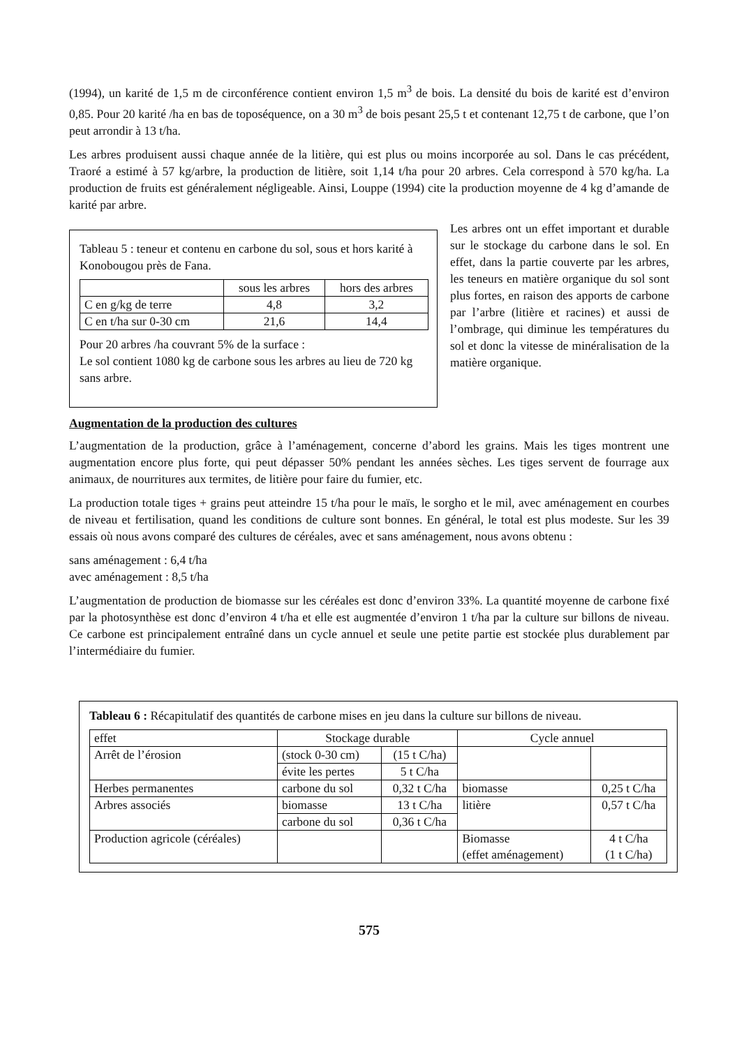(1994), un karité de 1,5 m de circonférence contient environ 1,5 m<sup>3</sup> de bois. La densité du bois de karité est d’environ 0,85. Pour 20 karité /ha en bas de toposéquence, on a 30 m<sup>3</sup> de bois pesant 25,5 t et contenant 12,75 t de carbone, que l’on peut arrondir à 13 t/ha.
Les arbres produisent aussi chaque année de la litière, qui est plus ou moins incorporée au sol. Dans le cas précédent, Traoré a estimé à 57 kg/arbre, la production de litière, soit 1,14 t/ha pour 20 arbres. Cela correspond à 570 kg/ha. La production de fruits est généralement négligeable. Ainsi, Louppe (1994) cite la production moyenne de 4 kg d’amande de karité par arbre.
Tableau 5 : teneur et contenu en carbone du sol, sous et hors karité à Konobougou près de Fana.
| | sous les arbres | hors des arbres |
| C en g/kg de terre | 4,8 | 3,2 |
| C en t/ha sur 0-30 cm | 21,6 | 14,4 |
Pour 20 arbres /ha couvrant 5% de la surface :
Le sol contient 1080 kg de carbone sous les arbres au lieu de 720 kg sans arbre.
Les arbres ont un effet important et durable sur le stockage du carbone dans le sol. En effet, dans la partie couverte par les arbres, les teneurs en matière organique du sol sont plus fortes, en raison des apports de carbone par l’arbre (litière et racines) et aussi de l’ombrage, qui diminue les températures du sol et donc la vitesse de minéralisation de la matière organique.
Augmentation de la production des cultures
L’augmentation de la production, grâce à l’aménagement, concerne d’abord les grains. Mais les tiges montrent une augmentation encore plus forte, qui peut dépasser 50% pendant les années sèches. Les tiges servent de fourrage aux animaux, de nourritures aux termites, de litière pour faire du fumier, etc.
La production totale tiges + grains peut atteindre 15 t/ha pour le maïs, le sorgho et le mil, avec aménagement en courbes de niveau et fertilisation, quand les conditions de culture sont bonnes. En général, le total est plus modeste. Sur les 39 essais où nous avons comparé des cultures de céréales, avec et sans aménagement, nous avons obtenu :
sans aménagement : 6,4 t/ha
avec aménagement : 8,5 t/ha
L’augmentation de production de biomasse sur les céréales est donc d’environ 33%. La quantité moyenne de carbone fixé par la photosynthèse est donc d’environ 4 t/ha et elle est augmentée d’environ 1 t/ha par la culture sur billons de niveau. Ce carbone est principalement entraîné dans un cycle annuel et seule une petite partie est stockée plus durablement par l’intermédiaire du fumier.
Tableau 6 : Récapitulatif des quantités de carbone mises en jeu dans la culture sur billons de niveau.
| effet | Stockage durable | | Cycle annuel | |
| Arrêt de l’érosion | (stock 0-30 cm) | (15 t C/ha) | | |
| | évite les pertes | 5 t C/ha | | |
| Herbes permanentes | carbone du sol | 0,32 t C/ha | biomasse | 0,25 t C/ha |
| Arbres associés | biomasse | 13 t C/ha | litière | 0,57 t C/ha |
| | carbone du sol | 0,36 t C/ha | | |
| Production agricole (céréales) | | | Biomasse (effet aménagement) | 4 t C/ha (1 t C/ha) |
575